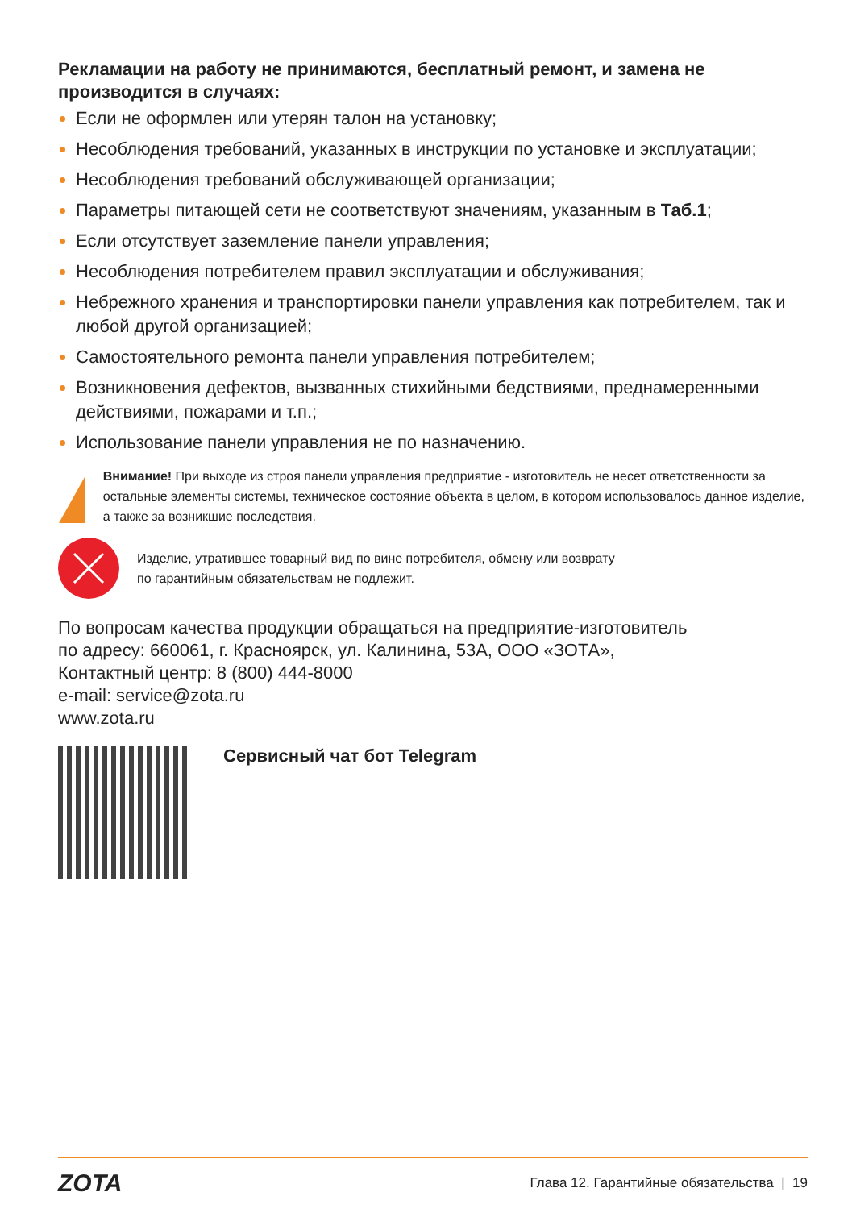Рекламации на работу не принимаются, бесплатный ремонт, и замена не производится в случаях:
Если не оформлен или утерян талон на установку;
Несоблюдения требований, указанных в инструкции по установке и эксплуатации;
Несоблюдения требований обслуживающей организации;
Параметры питающей сети не соответствуют значениям, указанным в Таб.1;
Если отсутствует заземление панели управления;
Несоблюдения потребителем правил эксплуатации и обслуживания;
Небрежного хранения и транспортировки панели управления как потребителем, так и любой другой организацией;
Самостоятельного ремонта панели управления потребителем;
Возникновения дефектов, вызванных стихийными бедствиями, преднамеренными действиями, пожарами и т.п.;
Использование панели управления не по назначению.
!
Внимание! При выходе из строя панели управления предприятие - изготовитель не несет ответственности за остальные элементы системы, техническое состояние объекта в целом, в котором использовалось данное изделие, а также за возникшие последствия.
Изделие, утратившее товарный вид по вине потребителя, обмену или возврату
по гарантийным обязательствам не подлежит.
По вопросам качества продукции обращаться на предприятие-изготовитель
по адресу: 660061, г. Красноярск, ул. Калинина, 53А, ООО «ЗОТА»,
Контактный центр: 8 (800) 444-8000
e-mail: service@zota.ru
www.zota.ru
Сервисный чат бот Telegram
ZOTA Глава 12. Гарантийные обязательства | 19